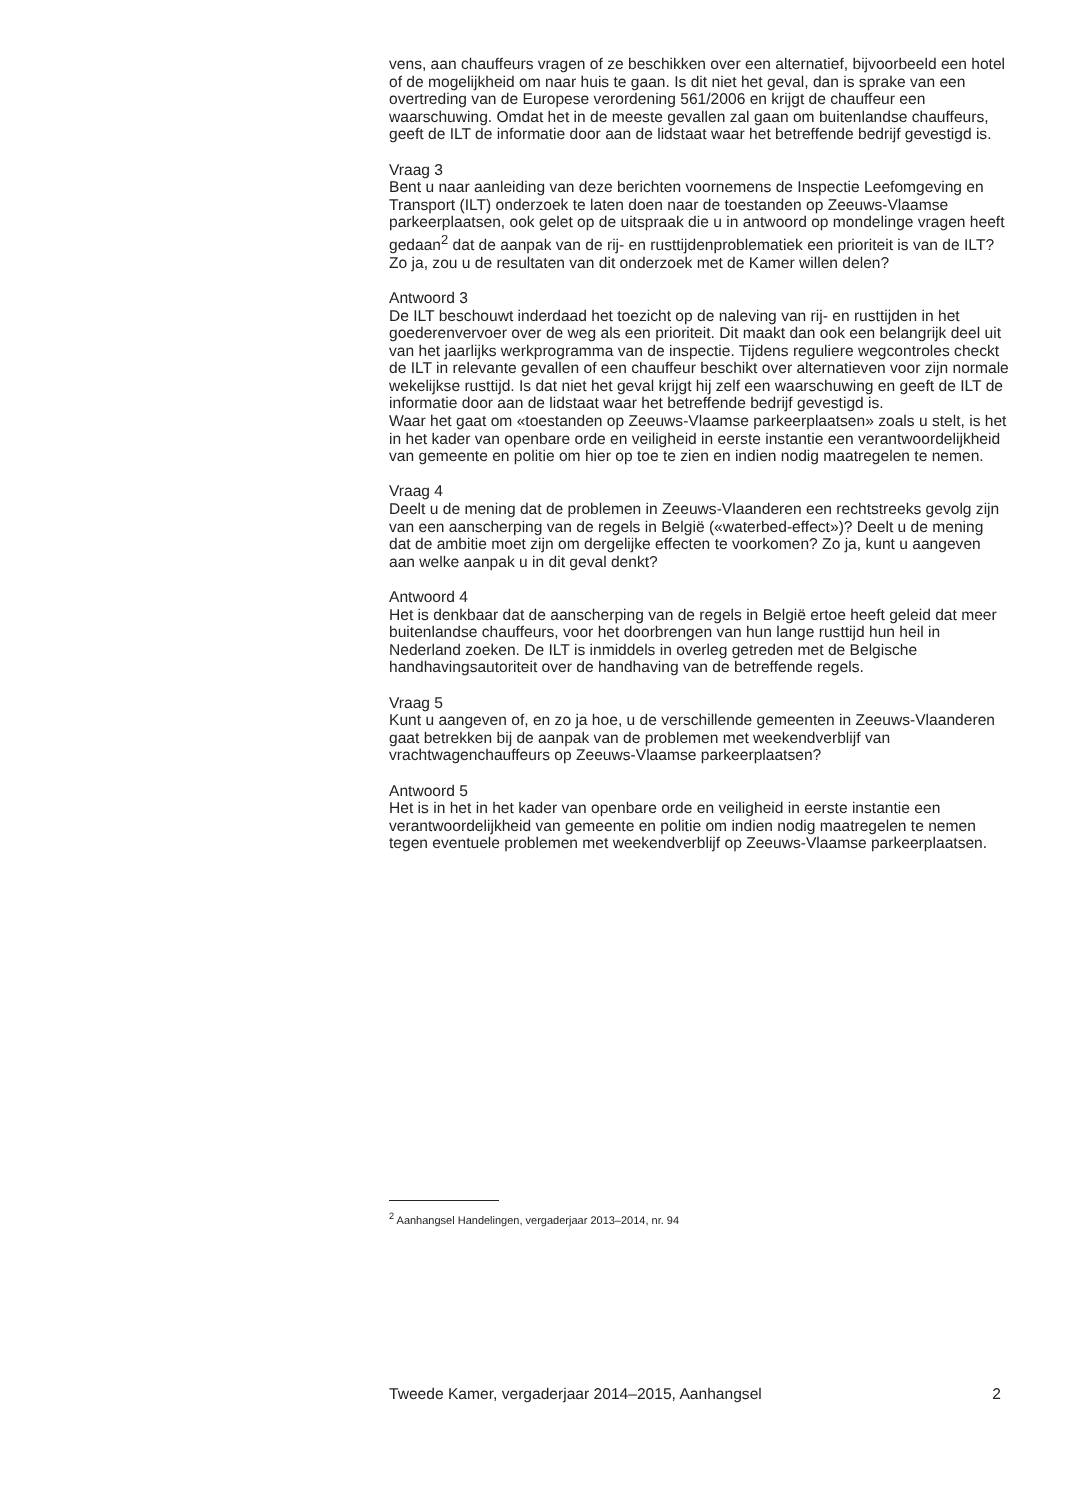vens, aan chauffeurs vragen of ze beschikken over een alternatief, bijvoorbeeld een hotel of de mogelijkheid om naar huis te gaan. Is dit niet het geval, dan is sprake van een overtreding van de Europese verordening 561/2006 en krijgt de chauffeur een waarschuwing. Omdat het in de meeste gevallen zal gaan om buitenlandse chauffeurs, geeft de ILT de informatie door aan de lidstaat waar het betreffende bedrijf gevestigd is.
Vraag 3
Bent u naar aanleiding van deze berichten voornemens de Inspectie Leefomgeving en Transport (ILT) onderzoek te laten doen naar de toestanden op Zeeuws-Vlaamse parkeerplaatsen, ook gelet op de uitspraak die u in antwoord op mondelinge vragen heeft gedaan<sup>2</sup> dat de aanpak van de rij- en rusttijdenproblematiek een prioriteit is van de ILT? Zo ja, zou u de resultaten van dit onderzoek met de Kamer willen delen?
Antwoord 3
De ILT beschouwt inderdaad het toezicht op de naleving van rij- en rusttijden in het goederenvervoer over de weg als een prioriteit. Dit maakt dan ook een belangrijk deel uit van het jaarlijks werkprogramma van de inspectie. Tijdens reguliere wegcontroles checkt de ILT in relevante gevallen of een chauffeur beschikt over alternatieven voor zijn normale wekelijkse rusttijd. Is dat niet het geval krijgt hij zelf een waarschuwing en geeft de ILT de informatie door aan de lidstaat waar het betreffende bedrijf gevestigd is.
Waar het gaat om «toestanden op Zeeuws-Vlaamse parkeerplaatsen» zoals u stelt, is het in het kader van openbare orde en veiligheid in eerste instantie een verantwoordelijkheid van gemeente en politie om hier op toe te zien en indien nodig maatregelen te nemen.
Vraag 4
Deelt u de mening dat de problemen in Zeeuws-Vlaanderen een rechtstreeks gevolg zijn van een aanscherping van de regels in België («waterbed-effect»)? Deelt u de mening dat de ambitie moet zijn om dergelijke effecten te voorkomen? Zo ja, kunt u aangeven aan welke aanpak u in dit geval denkt?
Antwoord 4
Het is denkbaar dat de aanscherping van de regels in België ertoe heeft geleid dat meer buitenlandse chauffeurs, voor het doorbrengen van hun lange rusttijd hun heil in Nederland zoeken. De ILT is inmiddels in overleg getreden met de Belgische handhavingsautoriteit over de handhaving van de betreffende regels.
Vraag 5
Kunt u aangeven of, en zo ja hoe, u de verschillende gemeenten in Zeeuws-Vlaanderen gaat betrekken bij de aanpak van de problemen met weekendverblijf van vrachtwagenchauffeurs op Zeeuws-Vlaamse parkeerplaatsen?
Antwoord 5
Het is in het in het kader van openbare orde en veiligheid in eerste instantie een verantwoordelijkheid van gemeente en politie om indien nodig maatregelen te nemen tegen eventuele problemen met weekendverblijf op Zeeuws-Vlaamse parkeerplaatsen.
<sup>2</sup> Aanhangsel Handelingen, vergaderjaar 2013–2014, nr. 94
Tweede Kamer, vergaderjaar 2014–2015, Aanhangsel 2